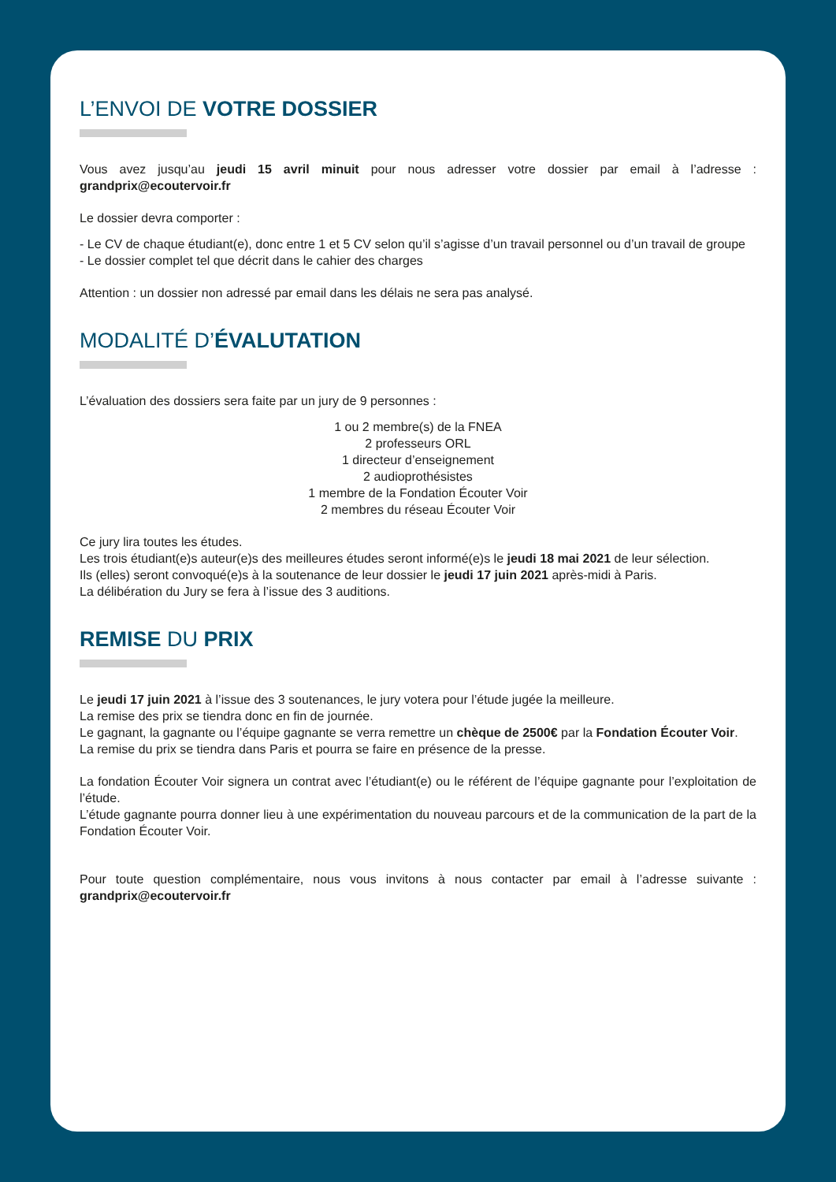L’ENVOI DE VOTRE DOSSIER
Vous avez jusqu’au jeudi 15 avril minuit pour nous adresser votre dossier par email à l’adresse : grandprix@ecoutervoir.fr
Le dossier devra comporter :
- Le CV de chaque étudiant(e), donc entre 1 et 5 CV selon qu’il s’agisse d’un travail personnel ou d’un travail de groupe
- Le dossier complet tel que décrit dans le cahier des charges
Attention : un dossier non adressé par email dans les délais ne sera pas analysé.
MODALITÉ D’ÉVALUTATION
L’évaluation des dossiers sera faite par un jury de 9 personnes :
1 ou 2 membre(s) de la FNEA
2 professeurs ORL
1 directeur d’enseignement
2 audioprothésistes
1 membre de la Fondation Écouter Voir
2 membres du réseau Écouter Voir
Ce jury lira toutes les études.
Les trois étudiant(e)s auteur(e)s des meilleures études seront informé(e)s le jeudi 18 mai 2021 de leur sélection.
Ils (elles) seront convoqué(e)s à la soutenance de leur dossier le jeudi 17 juin 2021 après-midi à Paris.
La délibération du Jury se fera à l’issue des 3 auditions.
REMISE DU PRIX
Le jeudi 17 juin 2021 à l’issue des 3 soutenances, le jury votera pour l’étude jugée la meilleure.
La remise des prix se tiendra donc en fin de journée.
Le gagnant, la gagnante ou l’équipe gagnante se verra remettre un chèque de 2500€ par la Fondation Écouter Voir.
La remise du prix se tiendra dans Paris et pourra se faire en présence de la presse.
La fondation Écouter Voir signera un contrat avec l’étudiant(e) ou le référent de l’équipe gagnante pour l’exploitation de l’étude.
L’étude gagnante pourra donner lieu à une expérimentation du nouveau parcours et de la communication de la part de la Fondation Écouter Voir.
Pour toute question complémentaire, nous vous invitons à nous contacter par email à l’adresse suivante : grandprix@ecoutervoir.fr